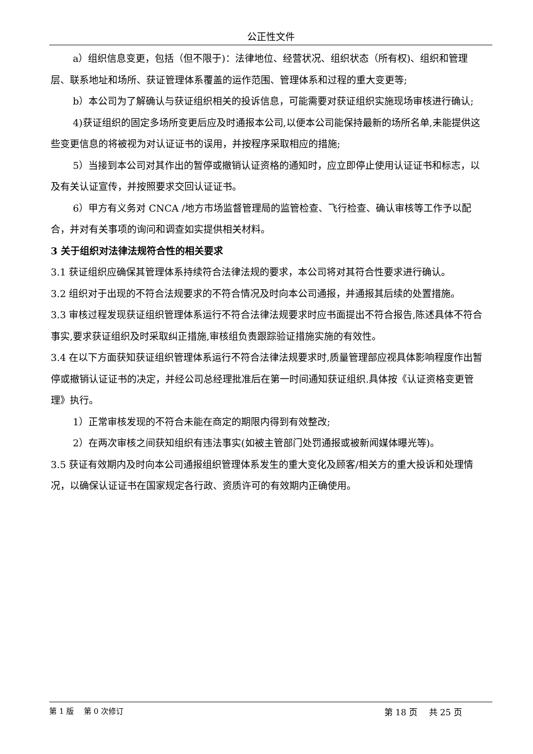公正性文件
a）组织信息变更，包括（但不限于)：法律地位、经营状况、组织状态（所有权)、组织和管理层、联系地址和场所、获证管理体系覆盖的运作范围、管理体系和过程的重大变更等;
b）本公司为了解确认与获证组织相关的投诉信息，可能需要对获证组织实施现场审核进行确认;
4)获证组织的固定多场所变更后应及时通报本公司,以便本公司能保持最新的场所名单,未能提供这些变更信息的将被视为对认证证书的误用，并按程序采取相应的措施;
5）当接到本公司对其作出的暂停或撤销认证资格的通知时，应立即停止使用认证证书和标志，以及有关认证宣传，并按照要求交回认证证书。
6）甲方有义务对 CNCA /地方市场监督管理局的监管检查、飞行检查、确认审核等工作予以配合，并对有关事项的询问和调查如实提供相关材料。
3 关于组织对法律法规符合性的相关要求
3.1 获证组织应确保其管理体系持续符合法律法规的要求，本公司将对其符合性要求进行确认。
3.2 组织对于出现的不符合法规要求的不符合情况及时向本公司通报，并通报其后续的处置措施。
3.3 审核过程发现获证组织管理体系运行不符合法律法规要求时应书面提出不符合报告,陈述具体不符合事实,要求获证组织及时采取纠正措施,审核组负责跟踪验证措施实施的有效性。
3.4 在以下方面获知获证组织管理体系运行不符合法律法规要求时,质量管理部应视具体影响程度作出暂停或撤销认证证书的决定，并经公司总经理批准后在第一时间通知获证组织.具体按《认证资格变更管理》执行。
1）正常审核发现的不符合未能在商定的期限内得到有效整改;
2）在两次审核之间获知组织有违法事实(如被主管部门处罚通报或被新闻媒体曝光等)。
3.5 获证有效期内及时向本公司通报组织管理体系发生的重大变化及顾客/相关方的重大投诉和处理情况，以确保认证证书在国家规定各行政、资质许可的有效期内正确使用。
第 1 版　 第 0 次修订 第 18 页　 共 25 页